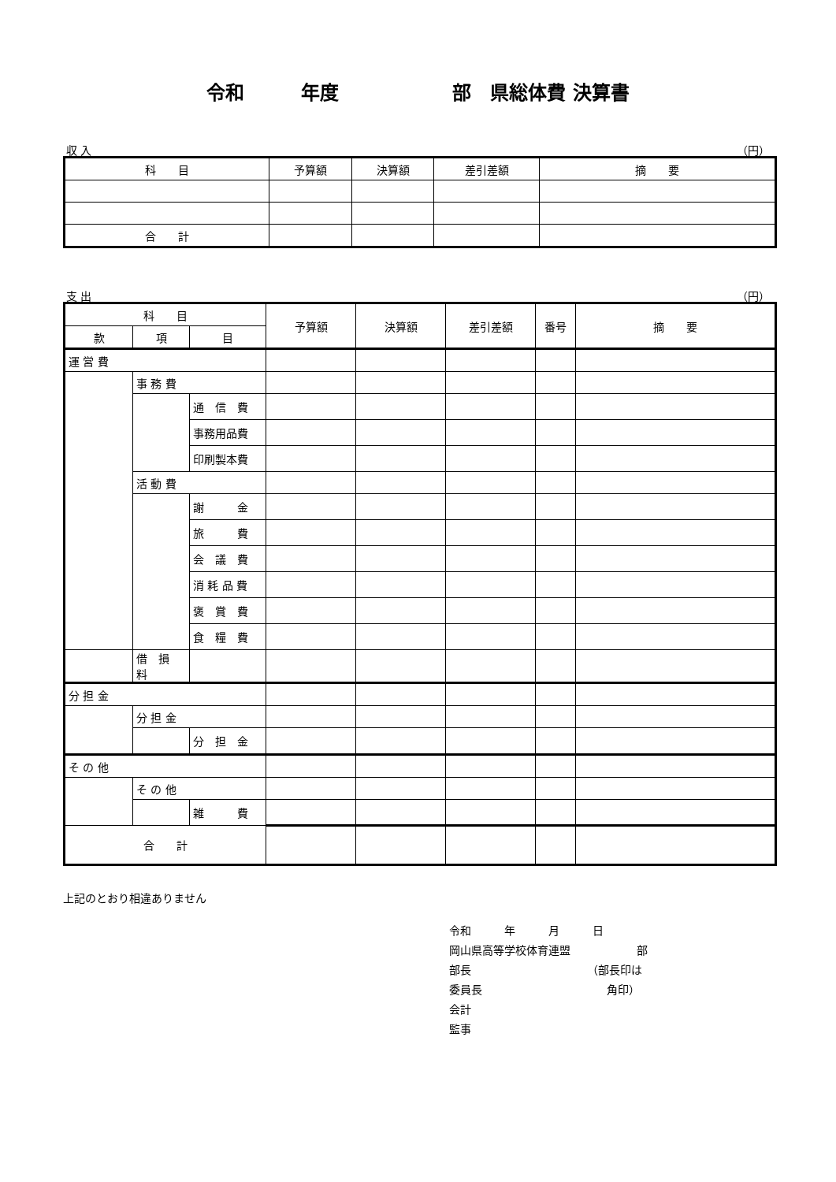令和　　　年度　　　　　　部　県総体費 決算書
収 入 （円）
| 科 目 | 予算額 | 決算額 | 差引差額 | 摘 要 |
| --- | --- | --- | --- | --- |
| 合 計 | | | | |
支 出 （円）
| 科 目 | | | 予算額 | 決算額 | 差引差額 | 番号 | 摘 要 |
| --- | --- | --- | --- | --- | --- | --- | --- |
| 款 | 項 | 目 | | | | | |
| 運 営 費 | | | | | | | |
| | 事 務 費 | | | | | | |
| | | 通 信 費 | | | | | |
| | | 事務用品費 | | | | | |
| | | 印刷製本費 | | | | | |
| | 活 動 費 | | | | | | |
| | | 謝 金 | | | | | |
| | | 旅 費 | | | | | |
| | | 会 議 費 | | | | | |
| | | 消 耗 品 費 | | | | | |
| | | 褒 賞 費 | | | | | |
| | | 食 糧 費 | | | | | |
| | 借 損 料 | | | | | | |
| 分 担 金 | | | | | | | |
| | 分 担 金 | | | | | | |
| | | 分 担 金 | | | | | |
| そ の 他 | | | | | | | |
| | そ の 他 | | | | | | |
| | | 雑 費 | | | | | |
| 合 計 | | | | | | | |
上記のとおり相違ありません
令和　　　年　　　月　　　日
岡山県高等学校体育連盟　　　　　　部
部長　　　　　　　　　　　（部長印は
委員長　　　　　　　　　　　 角印）
会計
監事